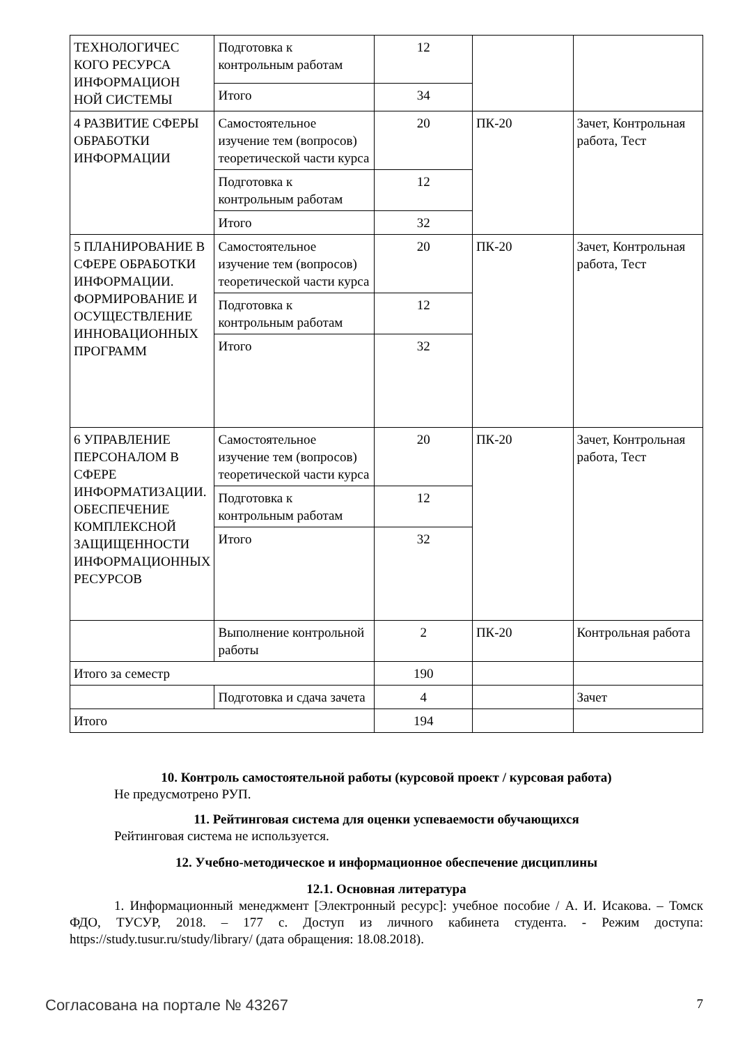| ТЕХНОЛОГИЧЕС КОГО РЕСУРСА ИНФОРМАЦИОН НОЙ СИСТЕМЫ | Подготовка к контрольным работам | 12 | | |
| | Итого | 34 | | |
| 4 РАЗВИТИЕ СФЕРЫ ОБРАБОТКИ ИНФОРМАЦИИ | Самостоятельное изучение тем (вопросов) теоретической части курса | 20 | ПК-20 | Зачет, Контрольная работа, Тест |
| | Подготовка к контрольным работам | 12 | | |
| | Итого | 32 | | |
| 5 ПЛАНИРОВАНИЕ В СФЕРЕ ОБРАБОТКИ ИНФОРМАЦИИ. ФОРМИРОВАНИЕ И ОСУЩЕСТВЛЕНИЕ ИННОВАЦИОННЫХ ПРОГРАММ | Самостоятельное изучение тем (вопросов) теоретической части курса | 20 | ПК-20 | Зачет, Контрольная работа, Тест |
| | Подготовка к контрольным работам | 12 | | |
| | Итого | 32 | | |
| 6 УПРАВЛЕНИЕ ПЕРСОНАЛОМ В СФЕРЕ ИНФОРМАТИЗАЦИИ. ОБЕСПЕЧЕНИЕ КОМПЛЕКСНОЙ ЗАЩИЩЕННОСТИ ИНФОРМАЦИОННЫХ РЕСУРСОВ | Самостоятельное изучение тем (вопросов) теоретической части курса | 20 | ПК-20 | Зачет, Контрольная работа, Тест |
| | Подготовка к контрольным работам | 12 | | |
| | Итого | 32 | | |
| | Выполнение контрольной работы | 2 | ПК-20 | Контрольная работа |
| Итого за семестр | | 190 | | |
| | Подготовка и сдача зачета | 4 | | Зачет |
| Итого | | 194 | | |
10. Контроль самостоятельной работы (курсовой проект / курсовая работа)
Не предусмотрено РУП.
11. Рейтинговая система для оценки успеваемости обучающихся
Рейтинговая система не используется.
12. Учебно-методическое и информационное обеспечение дисциплины
12.1. Основная литература
1. Информационный менеджмент [Электронный ресурс]: учебное пособие / А. И. Исакова. – Томск ФДО, ТУСУР, 2018. – 177 с. Доступ из личного кабинета студента. - Режим доступа: https://study.tusur.ru/study/library/ (дата обращения: 18.08.2018).
Согласована на портале № 43267 7